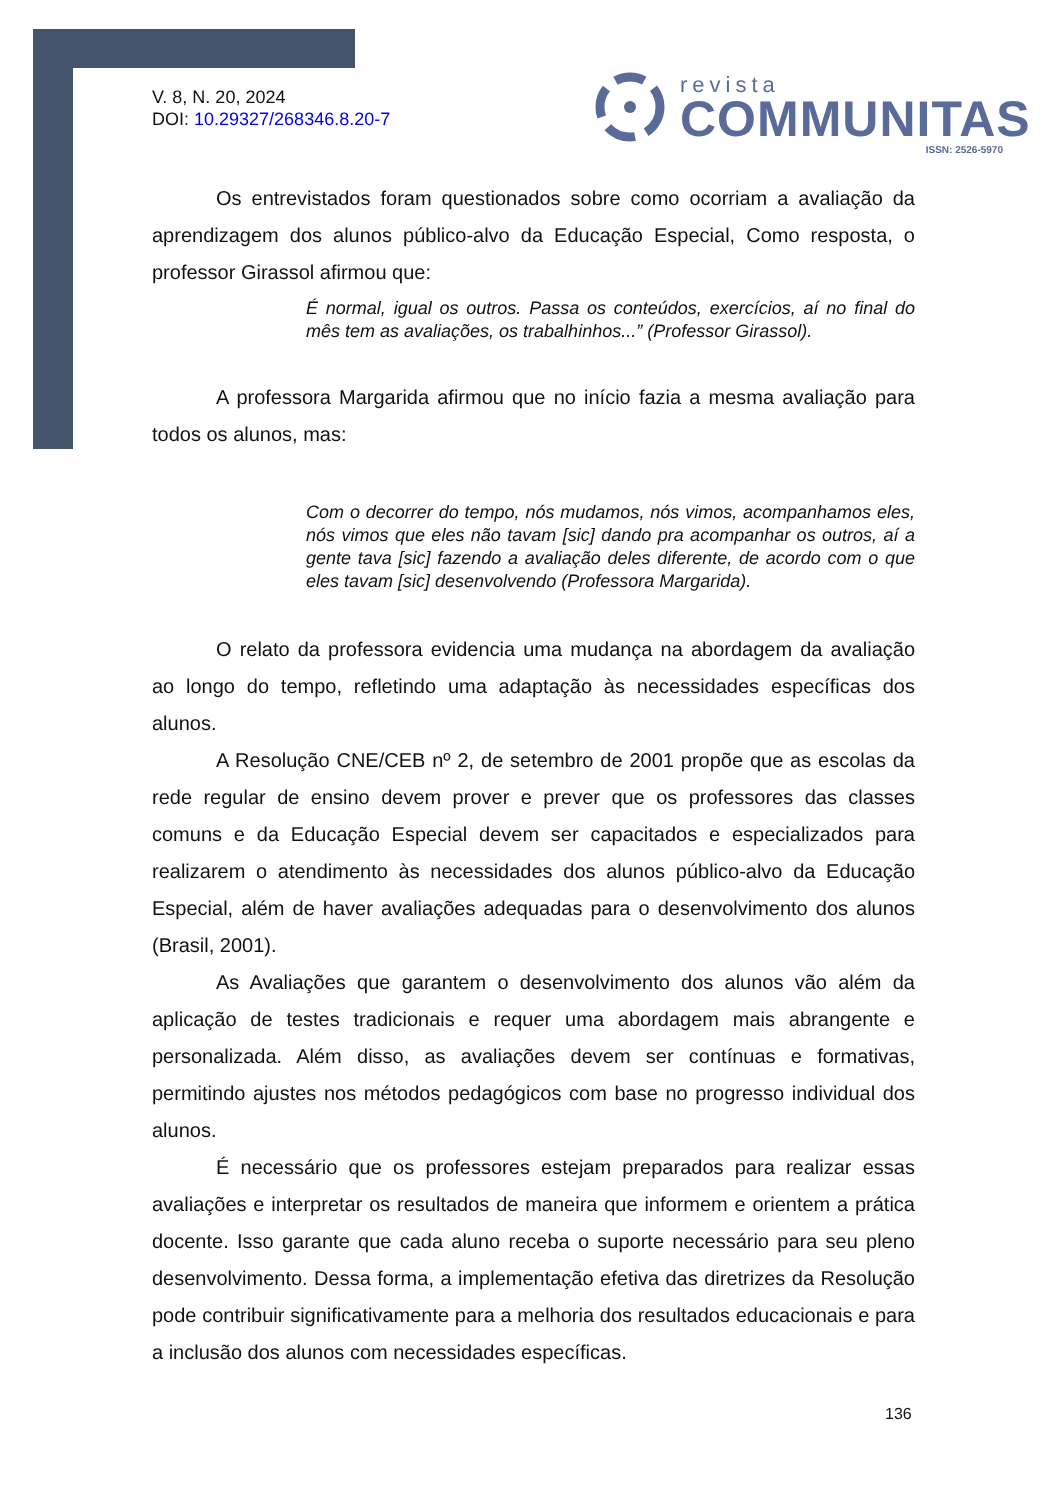V. 8, N. 20, 2024
DOI: 10.29327/268346.8.20-7
revista
COMMUNITAS
ISSN: 2526-5970
Os entrevistados foram questionados sobre como ocorriam a avaliação da aprendizagem dos alunos público-alvo da Educação Especial, Como resposta, o professor Girassol afirmou que:
É normal, igual os outros. Passa os conteúdos, exercícios, aí no final do mês tem as avaliações, os trabalhinhos...” (Professor Girassol).
A professora Margarida afirmou que no início fazia a mesma avaliação para todos os alunos, mas:
Com o decorrer do tempo, nós mudamos, nós vimos, acompanhamos eles, nós vimos que eles não tavam [sic] dando pra acompanhar os outros, aí a gente tava [sic] fazendo a avaliação deles diferente, de acordo com o que eles tavam [sic] desenvolvendo (Professora Margarida).
O relato da professora evidencia uma mudança na abordagem da avaliação ao longo do tempo, refletindo uma adaptação às necessidades específicas dos alunos.
A Resolução CNE/CEB nº 2, de setembro de 2001 propõe que as escolas da rede regular de ensino devem prover e prever que os professores das classes comuns e da Educação Especial devem ser capacitados e especializados para realizarem o atendimento às necessidades dos alunos público-alvo da Educação Especial, além de haver avaliações adequadas para o desenvolvimento dos alunos (Brasil, 2001).
As Avaliações que garantem o desenvolvimento dos alunos vão além da aplicação de testes tradicionais e requer uma abordagem mais abrangente e personalizada. Além disso, as avaliações devem ser contínuas e formativas, permitindo ajustes nos métodos pedagógicos com base no progresso individual dos alunos.
É necessário que os professores estejam preparados para realizar essas avaliações e interpretar os resultados de maneira que informem e orientem a prática docente. Isso garante que cada aluno receba o suporte necessário para seu pleno desenvolvimento. Dessa forma, a implementação efetiva das diretrizes da Resolução pode contribuir significativamente para a melhoria dos resultados educacionais e para a inclusão dos alunos com necessidades específicas.
136